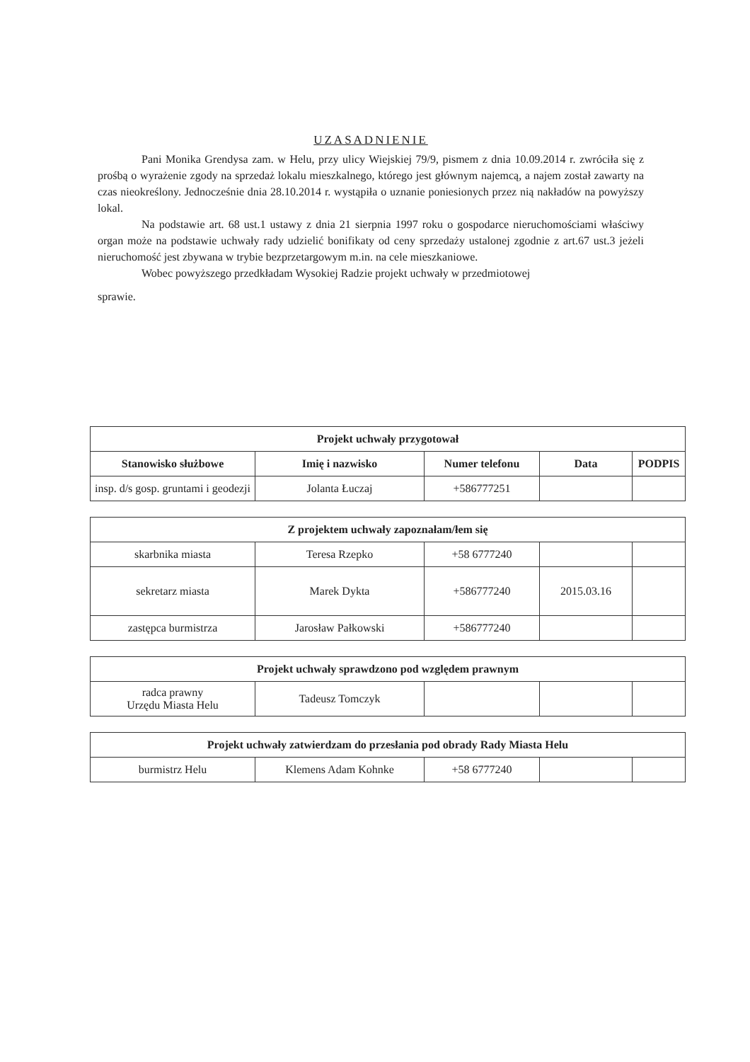UZASADNIENIE
Pani Monika Grendysa zam. w Helu, przy ulicy Wiejskiej 79/9, pismem z dnia 10.09.2014 r. zwróciła się z prośbą o wyrażenie zgody na sprzedaż lokalu mieszkalnego, którego jest głównym najemcą, a najem został zawarty na czas nieokreślony. Jednocześnie dnia 28.10.2014 r. wystąpiła o uznanie poniesionych przez nią nakładów na powyższy lokal.
Na podstawie art. 68 ust.1 ustawy z dnia 21 sierpnia 1997 roku o gospodarce nieruchomościami właściwy organ może na podstawie uchwały rady udzielić bonifikaty od ceny sprzedaży ustalonej zgodnie z art.67 ust.3 jeżeli nieruchomość jest zbywana w trybie bezprzetargowym m.in. na cele mieszkaniowe.
Wobec powyższego przedkładam Wysokiej Radzie projekt uchwały w przedmiotowej
sprawie.
| Projekt uchwały przygotował | | | | |
| --- | --- | --- | --- | --- |
| Stanowisko służbowe | Imię i nazwisko | Numer telefonu | Data | PODPIS |
| insp. d/s gosp. gruntami i geodezji | Jolanta Łuczaj | +586777251 | | |
| Z projektem uchwały zapoznałam/łem się | | | | |
| --- | --- | --- | --- | --- |
| skarbnika miasta | Teresa Rzepko | +58 6777240 | | |
| sekretarz miasta | Marek Dykta | +586777240 | 2015.03.16 | |
| zastępca burmistrza | Jarosław Pałkowski | +586777240 | | |
| Projekt uchwały sprawdzono pod względem prawnym | | | | |
| --- | --- | --- | --- | --- |
| radca prawny Urzędu Miasta Helu | Tadeusz Tomczyk | | | |
| Projekt uchwały zatwierdzam do przesłania pod obrady Rady Miasta Helu | | | | |
| --- | --- | --- | --- | --- |
| burmistrz Helu | Klemens Adam Kohnke | +58 6777240 | | |